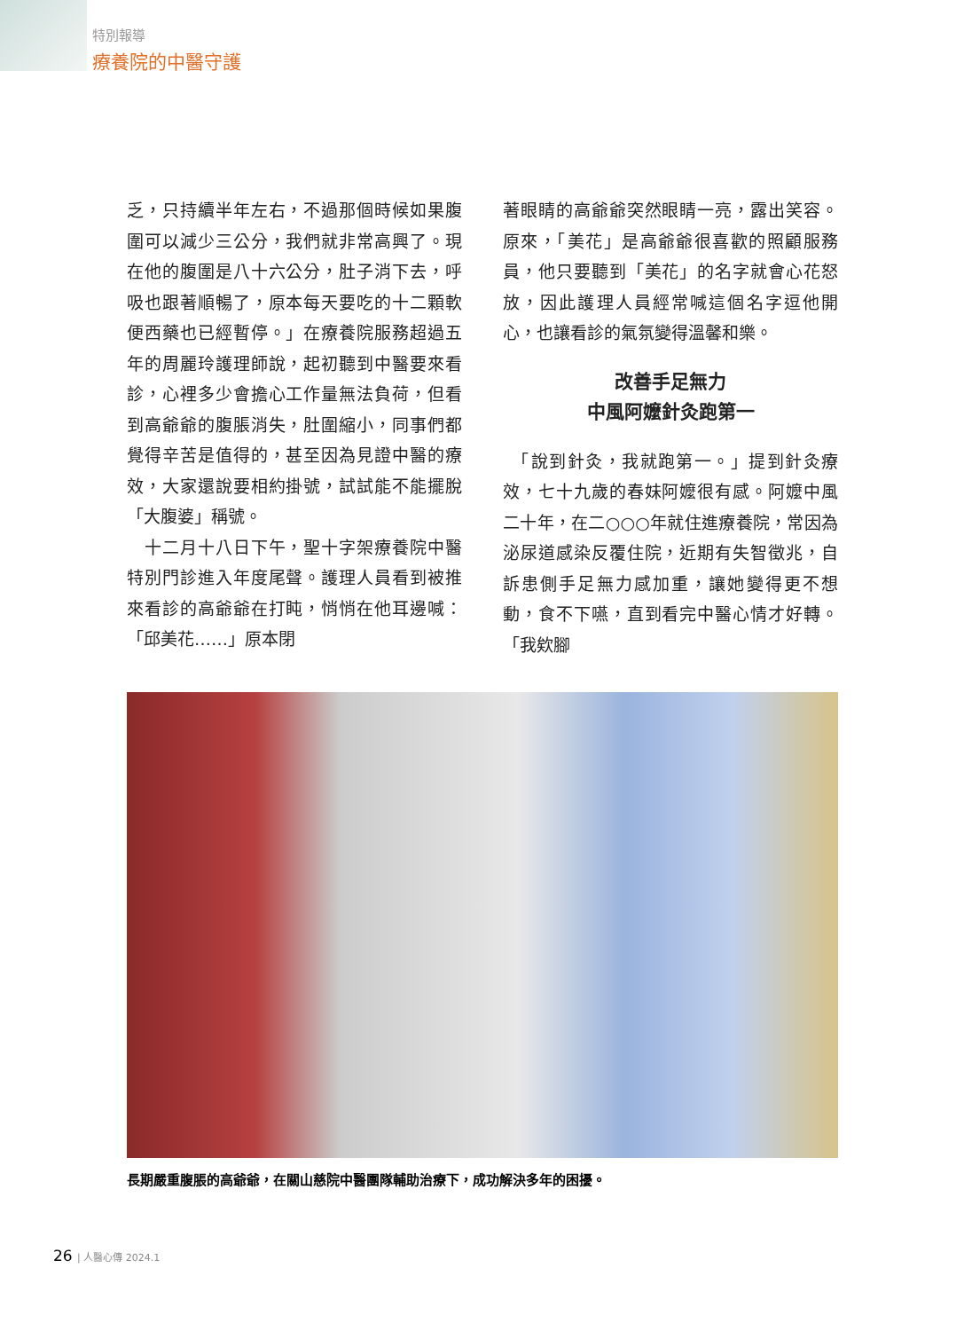特別報導
療養院的中醫守護
乏，只持續半年左右，不過那個時候如果腹圍可以減少三公分，我們就非常高興了。現在他的腹圍是八十六公分，肚子消下去，呼吸也跟著順暢了，原本每天要吃的十二顆軟便西藥也已經暫停。」在療養院服務超過五年的周麗玲護理師說，起初聽到中醫要來看診，心裡多少會擔心工作量無法負荷，但看到高爺爺的腹脹消失，肚圍縮小，同事們都覺得辛苦是值得的，甚至因為見證中醫的療效，大家還說要相約掛號，試試能不能擺脫「大腹婆」稱號。
　十二月十八日下午，聖十字架療養院中醫特別門診進入年度尾聲。護理人員看到被推來看診的高爺爺在打盹，悄悄在他耳邊喊：「邱美花……」原本閉
著眼睛的高爺爺突然眼睛一亮，露出笑容。原來，「美花」是高爺爺很喜歡的照顧服務員，他只要聽到「美花」的名字就會心花怒放，因此護理人員經常喊這個名字逗他開心，也讓看診的氣氛變得溫馨和樂。
改善手足無力
中風阿嬤針灸跑第一
　「說到針灸，我就跑第一。」提到針灸療效，七十九歲的春妹阿嬤很有感。阿嬤中風二十年，在二○○○年就住進療養院，常因為泌尿道感染反覆住院，近期有失智徵兆，自訴患側手足無力感加重，讓她變得更不想動，食不下嚥，直到看完中醫心情才好轉。「我欸腳
長期嚴重腹脹的高爺爺，在關山慈院中醫團隊輔助治療下，成功解決多年的困擾。
26 | 人醫心傳 2024.1